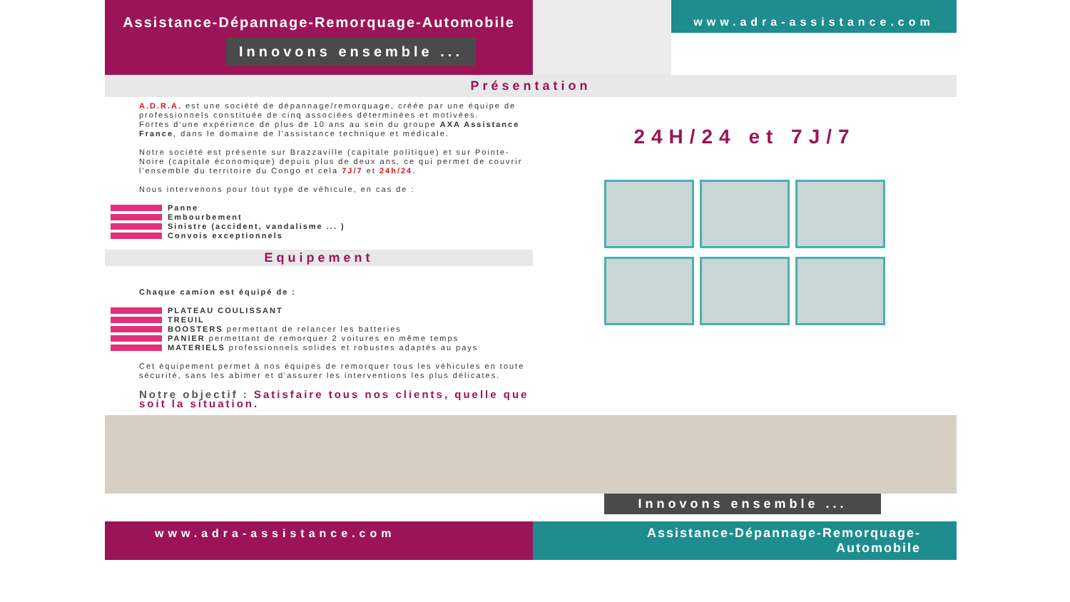Assistance-Dépannage-Remorquage-Automobile
Innovons ensemble ...
www.adra-assistance.com
Présentation
A.D.R.A. est une société de dépannage/remorquage, créée par une équipe de professionnels constituée de cinq associées déterminées et motivées.
Fortes d'une expérience de plus de 10 ans au sein du groupe AXA Assistance France, dans le domaine de l'assistance technique et médicale.
Notre société est présente sur Brazzaville (capitale politique) et sur Pointe-Noire (capitale économique) depuis plus de deux ans, ce qui permet de couvrir l'ensemble du territoire du Congo et cela 7J/7 et 24h/24.
Nous intervenons pour tout type de véhicule, en cas de :
Panne
Embourbement
Sinistre (accident, vandalisme ... )
Convois exceptionnels
Equipement
Chaque camion est équipé de :
PLATEAU COULISSANT
TREUIL
BOOSTERS permettant de relancer les batteries
PANIER permettant de remorquer 2 voitures en même temps
MATERIELS professionnels solides et robustes adaptés au pays
Cet équipement permet à nos équipes de remorquer tous les véhicules en toute sécurité, sans les abimer et d'assurer les interventions les plus délicates.
Notre objectif : Satisfaire tous nos clients, quelle que soit la situation.
24H/24 et 7J/7
Innovons ensemble ...
www.adra-assistance.com Assistance-Dépannage-Remorquage-Automobile